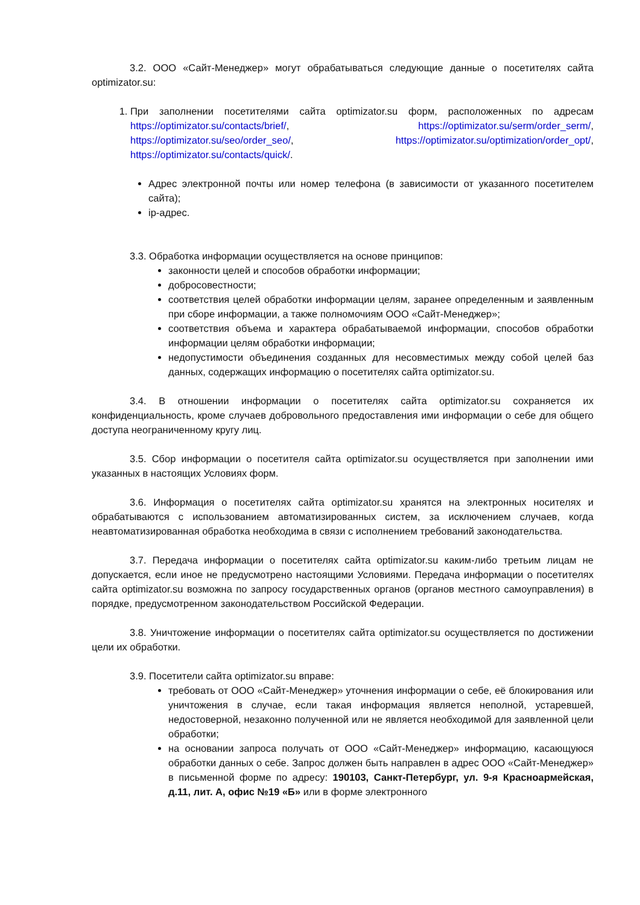3.2. ООО «Сайт-Менеджер» могут обрабатываться следующие данные о посетителях сайта optimizator.su:
1. При заполнении посетителями сайта optimizator.su форм, расположенных по адресам https://optimizator.su/contacts/brief/, https://optimizator.su/serm/order_serm/, https://optimizator.su/seo/order_seo/, https://optimizator.su/optimization/order_opt/, https://optimizator.su/contacts/quick/.
Адрес электронной почты или номер телефона (в зависимости от указанного посетителем сайта);
ip-адрес.
3.3. Обработка информации осуществляется на основе принципов:
законности целей и способов обработки информации;
добросовестности;
соответствия целей обработки информации целям, заранее определенным и заявленным при сборе информации, а также полномочиям ООО «Сайт-Менеджер»;
соответствия объема и характера обрабатываемой информации, способов обработки информации целям обработки информации;
недопустимости объединения созданных для несовместимых между собой целей баз данных, содержащих информацию о посетителях сайта optimizator.su.
3.4. В отношении информации о посетителях сайта optimizator.su сохраняется их конфиденциальность, кроме случаев добровольного предоставления ими информации о себе для общего доступа неограниченному кругу лиц.
3.5. Сбор информации о посетителя сайта optimizator.su осуществляется при заполнении ими указанных в настоящих Условиях форм.
3.6. Информация о посетителях сайта optimizator.su хранятся на электронных носителях и обрабатываются с использованием автоматизированных систем, за исключением случаев, когда неавтоматизированная обработка необходима в связи с исполнением требований законодательства.
3.7. Передача информации о посетителях сайта optimizator.su каким-либо третьим лицам не допускается, если иное не предусмотрено настоящими Условиями. Передача информации о посетителях сайта optimizator.su возможна по запросу государственных органов (органов местного самоуправления) в порядке, предусмотренном законодательством Российской Федерации.
3.8. Уничтожение информации о посетителях сайта optimizator.su осуществляется по достижении цели их обработки.
3.9. Посетители сайта optimizator.su вправе:
требовать от ООО «Сайт-Менеджер» уточнения информации о себе, её блокирования или уничтожения в случае, если такая информация является неполной, устаревшей, недостоверной, незаконно полученной или не является необходимой для заявленной цели обработки;
на основании запроса получать от ООО «Сайт-Менеджер» информацию, касающуюся обработки данных о себе. Запрос должен быть направлен в адрес ООО «Сайт-Менеджер» в письменной форме по адресу: 190103, Санкт-Петербург, ул. 9-я Красноармейская, д.11, лит. А, офис №19 «Б» или в форме электронного